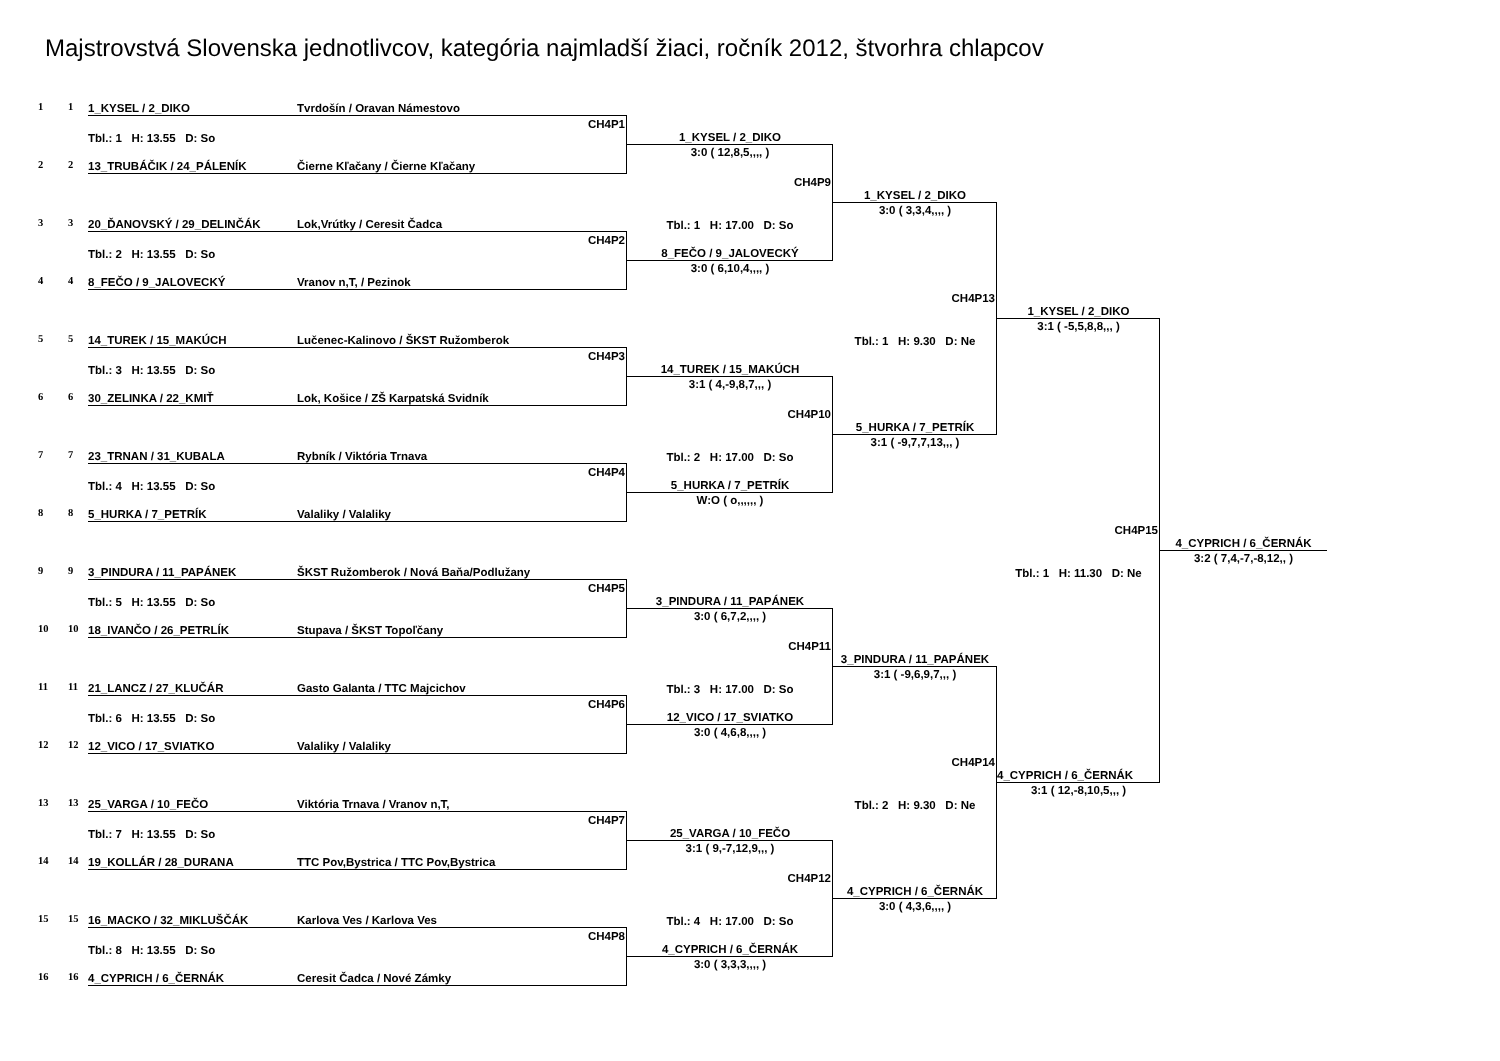Majstrovstvá Slovenska jednotlivcov, kategória najmladší žiaci, ročník 2012, štvorhra chlapcov
1
1
1_KYSEL / 2_DIKO
Tvrdošín / Oravan Námestovo
CH4P1
Tbl.: 1 H: 13.55 D: So
2
2
13_TRUBÁČIK / 24_PÁLENÍK
Čierne Kľačany / Čierne Kľačany
3
3
20_ĎANOVSKÝ / 29_DELINČÁK
Lok,Vrútky / Ceresit Čadca
CH4P2
Tbl.: 2 H: 13.55 D: So
4
4
8_FEČO / 9_JALOVECKÝ
Vranov n,T, / Pezinok
5
5
14_TUREK / 15_MAKÚCH
Lučenec-Kalinovo / ŠKST Ružomberok
CH4P3
Tbl.: 3 H: 13.55 D: So
6
6
30_ZELINKA / 22_KMIŤ
Lok, Košice / ZŠ Karpatská Svidník
7
7
23_TRNAN / 31_KUBALA
Rybník / Viktória Trnava
CH4P4
Tbl.: 4 H: 13.55 D: So
8
8
5_HURKA / 7_PETRÍK
Valaliky / Valaliky
9
9
3_PINDURA / 11_PAPÁNEK
ŠKST Ružomberok / Nová Baňa/Podlužany
CH4P5
Tbl.: 5 H: 13.55 D: So
10
10
18_IVANČO / 26_PETRLÍK
Stupava / ŠKST Topoľčany
11
11
21_LANCZ / 27_KLUČÁR
Gasto Galanta / TTC Majcichov
CH4P6
Tbl.: 6 H: 13.55 D: So
12
12
12_VICO / 17_SVIATKO
Valaliky / Valaliky
13
13
25_VARGA / 10_FEČO
Viktória Trnava / Vranov n,T,
CH4P7
Tbl.: 7 H: 13.55 D: So
14
14
19_KOLLÁR / 28_DURANA
TTC Pov,Bystrica / TTC Pov,Bystrica
15
15
16_MACKO / 32_MIKLUŠČÁK
Karlova Ves / Karlova Ves
CH4P8
Tbl.: 8 H: 13.55 D: So
16
16
4_CYPRICH / 6_ČERNÁK
Ceresit Čadca / Nové Zámky
1_KYSEL / 2_DIKO
3:0 ( 12,8,5,,,, )
CH4P9
Tbl.: 1 H: 17.00 D: So
8_FEČO / 9_JALOVECKÝ
3:0 ( 6,10,4,,,, )
14_TUREK / 15_MAKÚCH
3:1 ( 4,-9,8,7,,, )
CH4P10
Tbl.: 2 H: 17.00 D: So
5_HURKA / 7_PETRÍK
W:O ( o,,,,,, )
3_PINDURA / 11_PAPÁNEK
3:0 ( 6,7,2,,,, )
CH4P11
Tbl.: 3 H: 17.00 D: So
12_VICO / 17_SVIATKO
3:0 ( 4,6,8,,,, )
25_VARGA / 10_FEČO
3:1 ( 9,-7,12,9,,, )
CH4P12
Tbl.: 4 H: 17.00 D: So
4_CYPRICH / 6_ČERNÁK
3:0 ( 3,3,3,,,, )
1_KYSEL / 2_DIKO
3:0 ( 3,3,4,,,, )
CH4P13
Tbl.: 1 H: 9.30 D: Ne
5_HURKA / 7_PETRÍK
3:1 ( -9,7,7,13,,, )
3_PINDURA / 11_PAPÁNEK
3:1 ( -9,6,9,7,,, )
CH4P14
Tbl.: 2 H: 9.30 D: Ne
4_CYPRICH / 6_ČERNÁK
3:0 ( 4,3,6,,,, )
1_KYSEL / 2_DIKO
3:1 ( -5,5,8,8,,, )
CH4P15
Tbl.: 1 H: 11.30 D: Ne
4_CYPRICH / 6_ČERNÁK
3:1 ( 12,-8,10,5,,, )
4_CYPRICH / 6_ČERNÁK
3:2 ( 7,4,-7,-8,12,, )